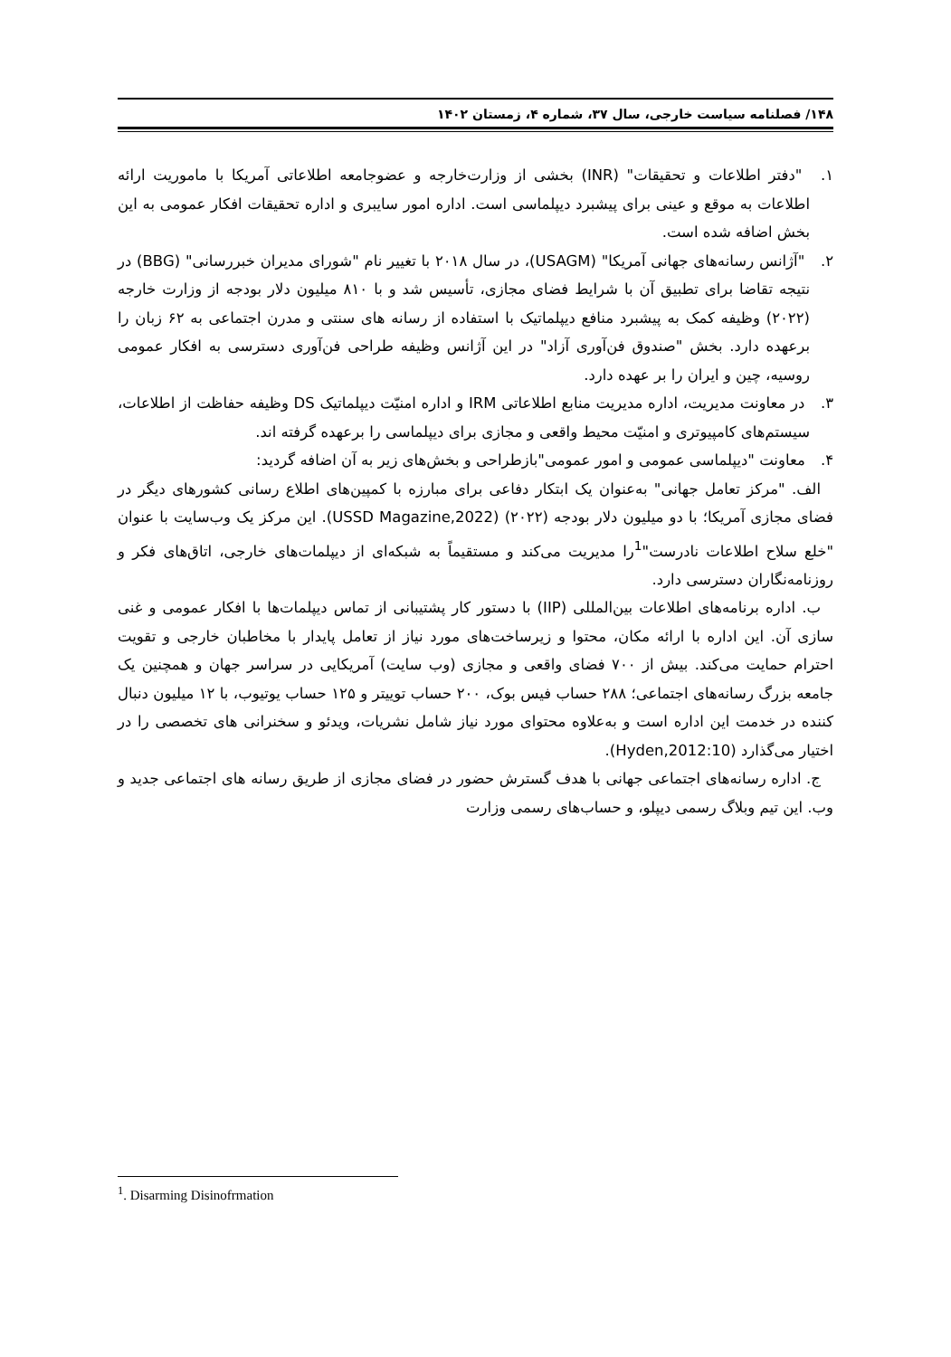۱۴۸/ فصلنامه سیاست خارجی، سال ۳۷، شماره ۴، زمستان ۱۴۰۲
۱. "دفتر اطلاعات و تحقیقات" (INR) بخشی از وزارت‌خارجه و عضوجامعه اطلاعاتی آمریکا با ماموریت ارائه اطلاعات به موقع و عینی برای پیشبرد دیپلماسی است. اداره امور سایبری و اداره تحقیقات افکار عمومی به این بخش اضافه شده است.
۲. "آژانس رسانه‌های جهانی آمریکا" (USAGM)، در سال ۲۰۱۸ با تغییر نام "شورای مدیران خبررسانی" (BBG) در نتیجه تقاضا برای تطبیق آن با شرایط فضای مجازی، تأسیس شد و با ۸۱۰ میلیون دلار بودجه از وزارت خارجه (۲۰۲۲) وظیفه کمک به پیشبرد منافع دیپلماتیک با استفاده از رسانه های سنتی و مدرن اجتماعی به ۶۲ زبان را برعهده دارد. بخش "صندوق فن‌آوری آزاد" در این آژانس وظیفه طراحی فن‌آوری دسترسی به افکار عمومی روسیه، چین و ایران را بر عهده دارد.
۳. در معاونت مدیریت، اداره مدیریت منابع اطلاعاتی IRM و اداره امنیّت دیپلماتیک DS وظیفه حفاظت از اطلاعات، سیستم‌های کامپیوتری و امنیّت محیط واقعی و مجازی برای دیپلماسی را برعهده گرفته اند.
۴. معاونت "دیپلماسی عمومی و امور عمومی"بازطراحی و بخش‌های زیر به آن اضافه گردید:
الف. "مرکز تعامل جهانی" به‌عنوان یک ابتکار دفاعی برای مبارزه با کمپین‌های اطلاع رسانی کشورهای دیگر در فضای مجازی آمریکا؛ با دو میلیون دلار بودجه (۲۰۲۲) (USSD Magazine,2022). این مرکز یک وب‌سایت با عنوان "خلع سلاح اطلاعات نادرست"<sup>1</sup>را مدیریت می‌کند و مستقیماً به شبکه‌ای از دیپلمات‌های خارجی، اتاق‌های فکر و روزنامه‌نگاران دسترسی دارد.
ب. اداره برنامه‌های اطلاعات بین‌المللی (IIP) با دستور کار پشتیبانی از تماس دیپلمات‌ها با افکار عمومی و غنی سازی آن. این اداره با ارائه مکان، محتوا و زیرساخت‌های مورد نیاز از تعامل پایدار با مخاطبان خارجی و تقویت احترام حمایت می‌کند. بیش از ۷۰۰ فضای واقعی و مجازی (وب سایت) آمریکایی در سراسر جهان و همچنین یک جامعه بزرگ رسانه‌های اجتماعی؛ ۲۸۸ حساب فیس بوک، ۲۰۰ حساب توییتر و ۱۲۵ حساب یوتیوب، با ۱۲ میلیون دنبال کننده در خدمت این اداره است و به‌علاوه محتوای مورد نیاز شامل نشریات، ویدئو و سخنرانی های تخصصی را در اختیار می‌گذارد (Hyden,2012:10).
ج. اداره رسانه‌های اجتماعی جهانی با هدف گسترش حضور در فضای مجازی از طریق رسانه های اجتماعی جدید و وب. این تیم وبلاگ رسمی دیپلو، و حساب‌های رسمی وزارت
<sup>1</sup>. Disarming Disinofrmation